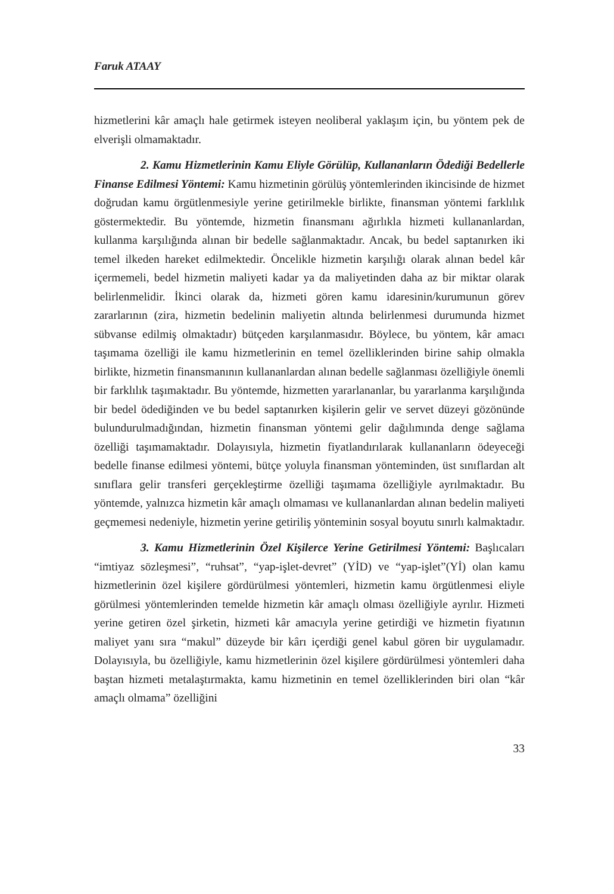Faruk ATAAY
hizmetlerini kâr amaçlı hale getirmek isteyen neoliberal yaklaşım için, bu yöntem pek de elverişli olmamaktadır.
2. Kamu Hizmetlerinin Kamu Eliyle Görülüp, Kullananların Ödediği Bedellerle Finanse Edilmesi Yöntemi: Kamu hizmetinin görülüş yöntemlerinden ikincisinde de hizmet doğrudan kamu örgütlenmesiyle yerine getirilmekle birlikte, finansman yöntemi farklılık göstermektedir. Bu yöntemde, hizmetin finansmanı ağırlıkla hizmeti kullananlardan, kullanma karşılığında alınan bir bedelle sağlanmaktadır. Ancak, bu bedel saptanırken iki temel ilkeden hareket edilmektedir. Öncelikle hizmetin karşılığı olarak alınan bedel kâr içermemeli, bedel hizmetin maliyeti kadar ya da maliyetinden daha az bir miktar olarak belirlenmelidir. İkinci olarak da, hizmeti gören kamu idaresinin/kurumunun görev zararlarının (zira, hizmetin bedelinin maliyetin altında belirlenmesi durumunda hizmet sübvanse edilmiş olmaktadır) bütçeden karşılanmasıdır. Böylece, bu yöntem, kâr amacı taşımama özelliği ile kamu hizmetlerinin en temel özelliklerinden birine sahip olmakla birlikte, hizmetin finansmanının kullananlardan alınan bedelle sağlanması özelliğiyle önemli bir farklılık taşımaktadır. Bu yöntemde, hizmetten yararlananlar, bu yararlanma karşılığında bir bedel ödediğinden ve bu bedel saptanırken kişilerin gelir ve servet düzeyi gözönünde bulundurulmadığından, hizmetin finansman yöntemi gelir dağılımında denge sağlama özelliği taşımamaktadır. Dolayısıyla, hizmetin fiyatlandırılarak kullananların ödeyeceği bedelle finanse edilmesi yöntemi, bütçe yoluyla finansman yönteminden, üst sınıflardan alt sınıflara gelir transferi gerçekleştirme özelliği taşımama özelliğiyle ayrılmaktadır. Bu yöntemde, yalnızca hizmetin kâr amaçlı olmaması ve kullananlardan alınan bedelin maliyeti geçmemesi nedeniyle, hizmetin yerine getiriliş yönteminin sosyal boyutu sınırlı kalmaktadır.
3. Kamu Hizmetlerinin Özel Kişilerce Yerine Getirilmesi Yöntemi: Başlıcaları “imtiyaz sözleşmesi”, “ruhsat”, “yap-işlet-devret” (YİD) ve “yap-işlet”(Yİ) olan kamu hizmetlerinin özel kişilere gördürülmesi yöntemleri, hizmetin kamu örgütlenmesi eliyle görülmesi yöntemlerinden temelde hizmetin kâr amaçlı olması özelliğiyle ayrılır. Hizmeti yerine getiren özel şirketin, hizmeti kâr amacıyla yerine getirdiği ve hizmetin fiyatının maliyet yanı sıra “makul” düzeyde bir kârı içerdiği genel kabul gören bir uygulamadır. Dolayısıyla, bu özelliğiyle, kamu hizmetlerinin özel kişilere gördürülmesi yöntemleri daha baştan hizmeti metalaştırmakta, kamu hizmetinin en temel özelliklerinden biri olan “kâr amaçlı olmama” özelliğini
33